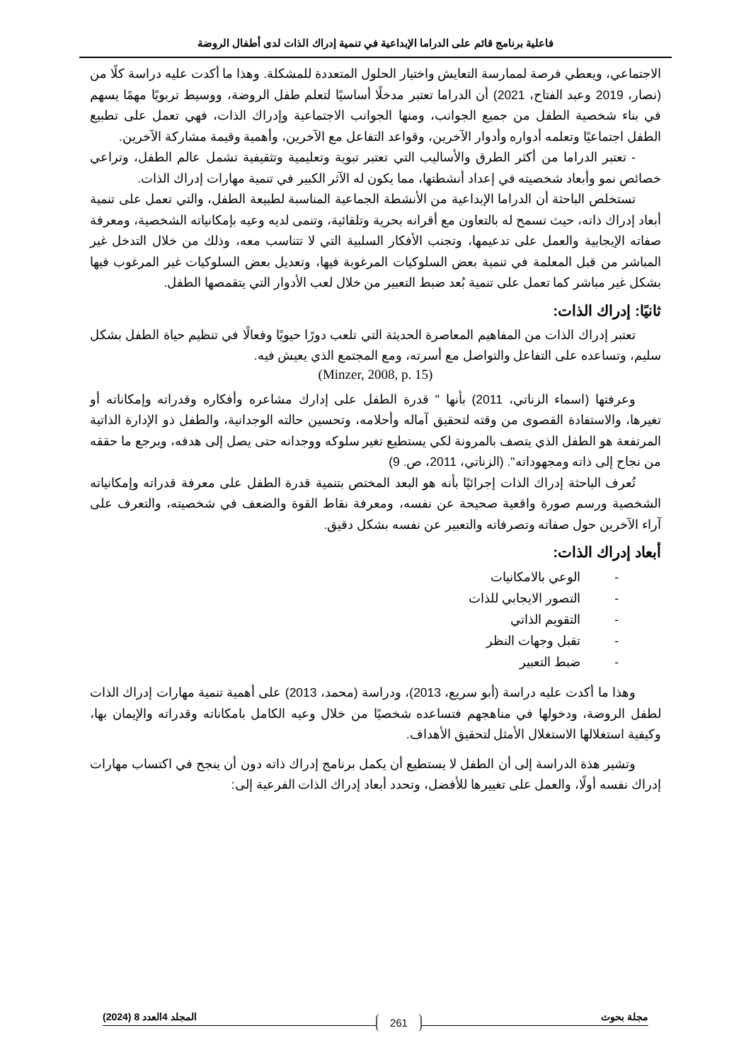فاعلية برنامج قائم على الدراما الإبداعية في تنمية إدراك الذات لدى أطفال الروضة
الاجتماعي، ويعطي فرصة لممارسة التعايش واختيار الحلول المتعددة للمشكلة. وهذا ما أكدت عليه دراسة كلًا من (نصار، 2019 وعبد الفتاح، 2021) أن الدراما تعتبر مدخلًا أساسيًا لتعلم طفل الروضة، ووسيط تربويًا مهمًا يسهم في بناء شخصية الطفل من جميع الجوانب، ومنها الجوانب الاجتماعية وإدراك الذات، فهي تعمل على تطبيع الطفل اجتماعيًا وتعلمه أدواره وأدوار الآخرين، وقواعد التفاعل مع الآخرين، وأهمية وقيمة مشاركة الآخرين.
- تعتبر الدراما من أكثر الطرق والأساليب التي تعتبر تبوية وتعليمية وتثقيفية تشمل عالم الطفل، وتراعي خصائص نمو وأبعاد شخصيته في إعداد أنشطتها، مما يكون له الآثر الكبير في تنمية مهارات إدراك الذات.
تستخلص الباحثة أن الدراما الإبداعية من الأنشطة الجماعية المناسبة لطبيعة الطفل، والتي تعمل على تنمية أبعاد إدراك ذاته، حيث تسمح له بالتعاون مع أقرانه بحرية وتلقائية، وتنمى لديه وعيه بإمكانياته الشخصية، ومعرفة صفاته الإيجابية والعمل على تدعيمها، وتجنب الأفكار السلبية التي لا تتناسب معه، وذلك من خلال التدخل غير المباشر من قبل المعلمة في تنمية بعض السلوكيات المرغوبة فيها، وتعديل بعض السلوكيات غير المرغوب فيها بشكل غير مباشر كما تعمل على تنمية بُعد ضبط التعبير من خلال لعب الأدوار التي يتقمصها الطفل.
ثانيًا: إدراك الذات:
تعتبر إدراك الذات من المفاهيم المعاصرة الحديثة التي تلعب دورًا حيويًا وفعالًا في تنظيم حياة الطفل بشكل سليم، وتساعده على التفاعل والتواصل مع أسرته، ومع المجتمع الذي يعيش فيه.
(Minzer, 2008, p. 15)
وعرفتها (اسماء الزناتي، 2011) بأنها " قدرة الطفل على إدارك مشاعره وأفكاره وقدراته وإمكاناته أو تغيرها، والاستفادة القصوى من وقته لتحقيق آماله وأحلامه، وتحسين حالته الوجدانية، والطفل ذو الإدارة الذاتية المرتفعة هو الطفل الذي يتصف بالمرونة لكي يستطيع تغير سلوكه ووجدانه حتى يصل إلى هدفه، ويرجع ما حققه من نجاح إلى ذاته ومجهوداته". (الزناتي، 2011، ص. 9)
تُعرف الباحثة إدراك الذات إجرائيًا بأنه هو البعد المختص بتنمية قدرة الطفل على معرفة قدراته وإمكانياته الشخصية ورسم صورة واقعية صحيحة عن نفسه، ومعرفة نقاط القوة والضعف في شخصيته، والتعرف على آراء الآخرين حول صفاته وتصرفاته والتعبير عن نفسه بشكل دقيق.
أبعاد إدراك الذات:
- الوعي بالامكانيات
- التصور الايجابي للذات
- التقويم الذاتي
- تقبل وجهات النظر
- ضبط التعبير
وهذا ما أكدت عليه دراسة (أبو سريع، 2013)، ودراسة (محمد، 2013) على أهمية تنمية مهارات إدراك الذات لطفل الروضة، ودخولها في مناهجهم فتساعده شخصيًا من خلال وعيه الكامل بامكاناته وقدراته والإيمان بها، وكيفية استغلالها الاستغلال الأمثل لتحقيق الأهداف.
وتشير هذة الدراسة إلى أن الطفل لا يستطيع أن يكمل برنامج إدراك ذاته دون أن ينجح في اكتساب مهارات إدراك نفسه أولًا، والعمل على تغييرها للأفضل، وتحدد أبعاد إدراك الذات الفرعية إلى:
مجلة بحوث 261 المجلد 4العدد 8 (2024)